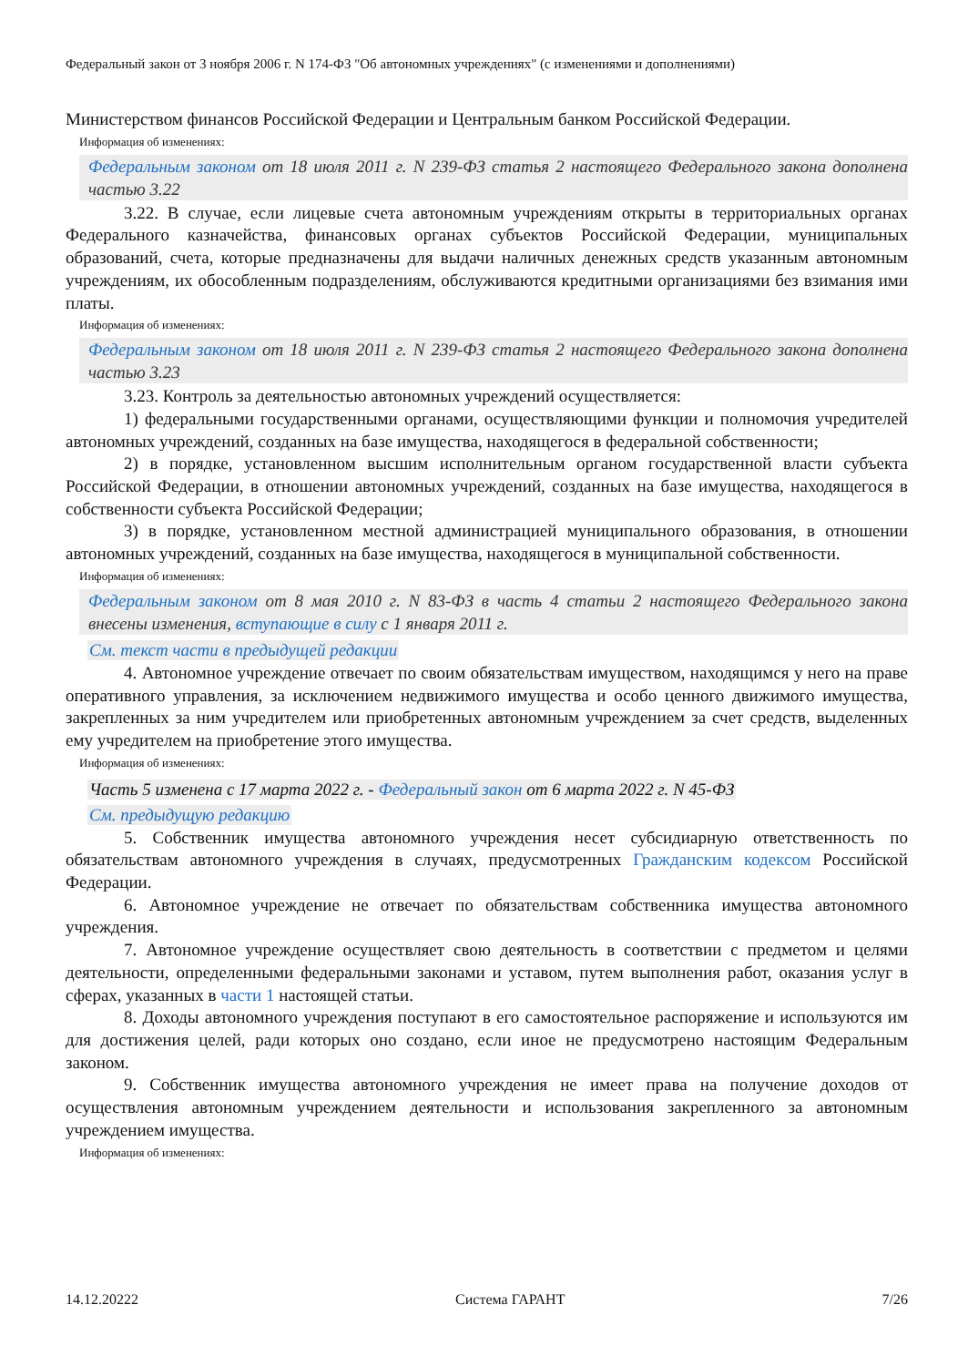Федеральный закон от 3 ноября 2006 г. N 174-ФЗ "Об автономных учреждениях" (с изменениями и дополнениями)
Министерством финансов Российской Федерации и Центральным банком Российской Федерации.
Информация об изменениях:
Федеральным законом от 18 июля 2011 г. N 239-ФЗ статья 2 настоящего Федерального закона дополнена частью 3.22
3.22. В случае, если лицевые счета автономным учреждениям открыты в территориальных органах Федерального казначейства, финансовых органах субъектов Российской Федерации, муниципальных образований, счета, которые предназначены для выдачи наличных денежных средств указанным автономным учреждениям, их обособленным подразделениям, обслуживаются кредитными организациями без взимания ими платы.
Информация об изменениях:
Федеральным законом от 18 июля 2011 г. N 239-ФЗ статья 2 настоящего Федерального закона дополнена частью 3.23
3.23. Контроль за деятельностью автономных учреждений осуществляется:
1) федеральными государственными органами, осуществляющими функции и полномочия учредителей автономных учреждений, созданных на базе имущества, находящегося в федеральной собственности;
2) в порядке, установленном высшим исполнительным органом государственной власти субъекта Российской Федерации, в отношении автономных учреждений, созданных на базе имущества, находящегося в собственности субъекта Российской Федерации;
3) в порядке, установленном местной администрацией муниципального образования, в отношении автономных учреждений, созданных на базе имущества, находящегося в муниципальной собственности.
Информация об изменениях:
Федеральным законом от 8 мая 2010 г. N 83-ФЗ в часть 4 статьи 2 настоящего Федерального закона внесены изменения, вступающие в силу с 1 января 2011 г.
См. текст части в предыдущей редакции
4. Автономное учреждение отвечает по своим обязательствам имуществом, находящимся у него на праве оперативного управления, за исключением недвижимого имущества и особо ценного движимого имущества, закрепленных за ним учредителем или приобретенных автономным учреждением за счет средств, выделенных ему учредителем на приобретение этого имущества.
Информация об изменениях:
Часть 5 изменена с 17 марта 2022 г. - Федеральный закон от 6 марта 2022 г. N 45-ФЗ
См. предыдущую редакцию
5. Собственник имущества автономного учреждения несет субсидиарную ответственность по обязательствам автономного учреждения в случаях, предусмотренных Гражданским кодексом Российской Федерации.
6. Автономное учреждение не отвечает по обязательствам собственника имущества автономного учреждения.
7. Автономное учреждение осуществляет свою деятельность в соответствии с предметом и целями деятельности, определенными федеральными законами и уставом, путем выполнения работ, оказания услуг в сферах, указанных в части 1 настоящей статьи.
8. Доходы автономного учреждения поступают в его самостоятельное распоряжение и используются им для достижения целей, ради которых оно создано, если иное не предусмотрено настоящим Федеральным законом.
9. Собственник имущества автономного учреждения не имеет права на получение доходов от осуществления автономным учреждением деятельности и использования закрепленного за автономным учреждением имущества.
Информация об изменениях:
14.12.20222 Система ГАРАНТ 7/26